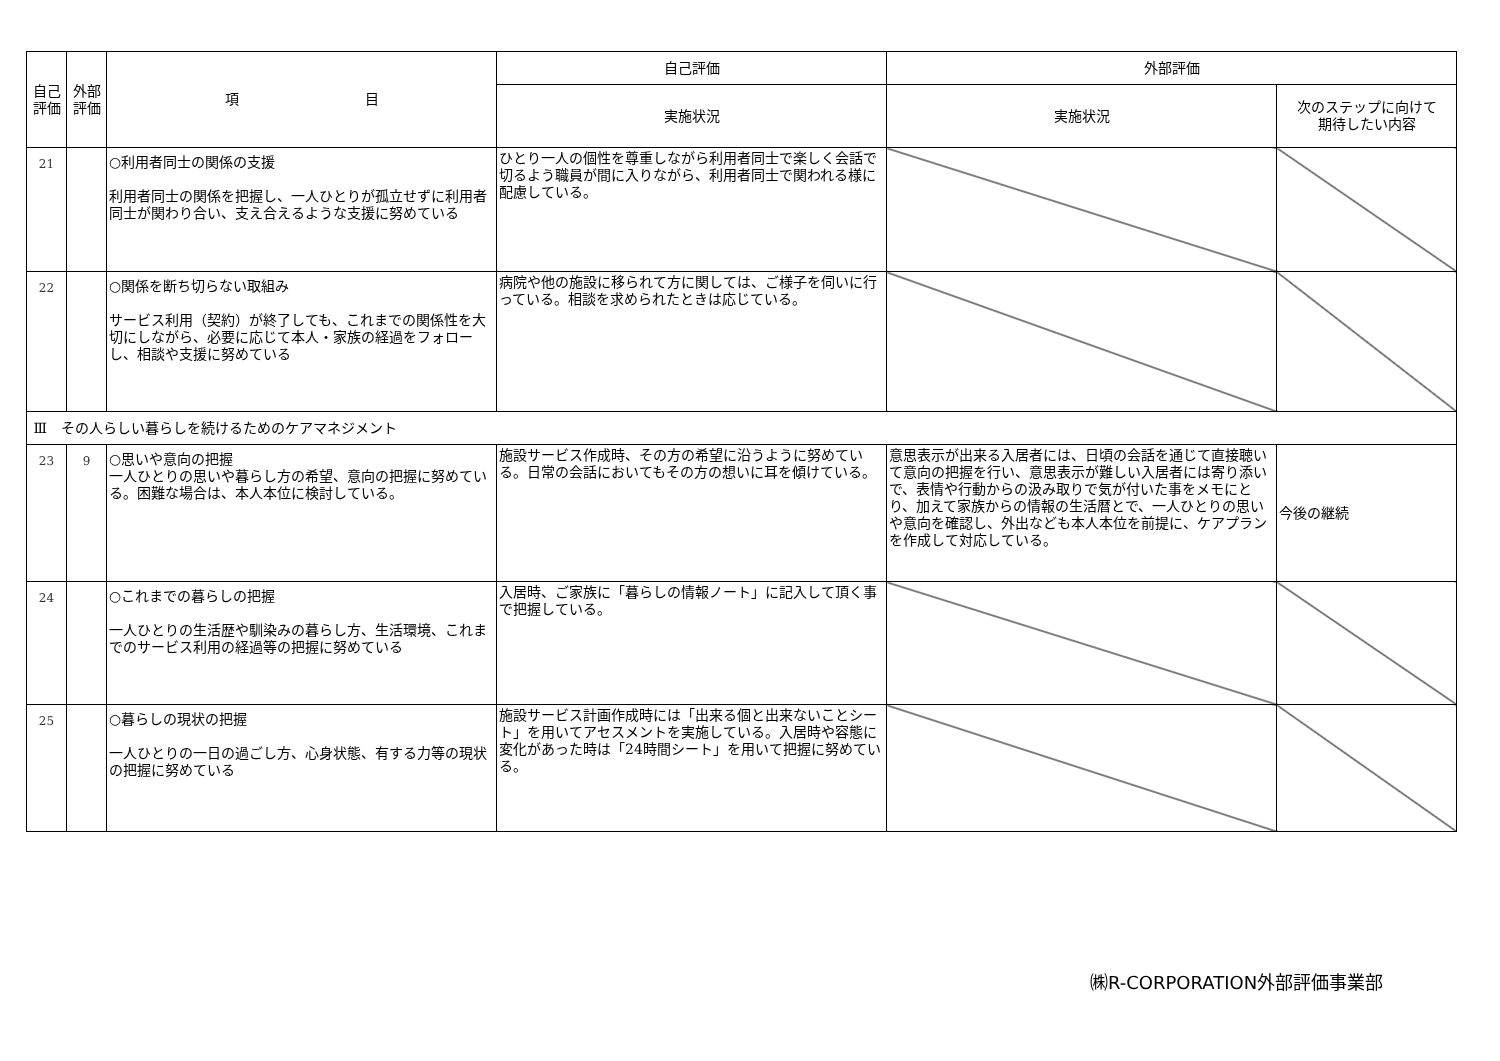| 自己評価 | 外部評価 | 項 目 | 自己評価 | 外部評価 | |
| --- | --- | --- | --- | --- | --- |
| | | | 実施状況 | 実施状況 | 次のステップに向けて 期待したい内容 |
| 21 | | ○利用者同士の関係の支援 利用者同士の関係を把握し、一人ひとりが孤立せずに利用者同士が関わり合い、支え合えるような支援に努めている | ひとり一人の個性を尊重しながら利用者同士で楽しく会話で切るよう職員が間に入りながら、利用者同士で関われる様に配慮している。 | | |
| 22 | | ○関係を断ち切らない取組み サービス利用（契約）が終了しても、これまでの関係性を大切にしながら、必要に応じて本人・家族の経過をフォローし、相談や支援に努めている | 病院や他の施設に移られて方に関しては、ご様子を伺いに行っている。相談を求められたときは応じている。 | | |
| Ⅲ その人らしい暮らしを続けるためのケアマネジメント | | | | | |
| 23 | 9 | ○思いや意向の把握 一人ひとりの思いや暮らし方の希望、意向の把握に努めている。困難な場合は、本人本位に検討している。 | 施設サービス作成時、その方の希望に沿うように努めている。日常の会話においてもその方の想いに耳を傾けている。 | 意思表示が出来る入居者には、日頃の会話を通じて直接聴いて意向の把握を行い、意思表示が難しい入居者には寄り添いで、表情や行動からの汲み取りで気が付いた事をメモにとり、加えて家族からの情報の生活暦とで、一人ひとりの思いや意向を確認し、外出なども本人本位を前提に、ケアプランを作成して対応している。 | 今後の継続 |
| 24 | | ○これまでの暮らしの把握 一人ひとりの生活歴や馴染みの暮らし方、生活環境、これまでのサービス利用の経過等の把握に努めている | 入居時、ご家族に「暮らしの情報ノート」に記入して頂く事で把握している。 | | |
| 25 | | ○暮らしの現状の把握 一人ひとりの一日の過ごし方、心身状態、有する力等の現状の把握に努めている | 施設サービス計画作成時には「出来る個と出来ないことシート」を用いてアセスメントを実施している。入居時や容態に変化があった時は「24時間シート」を用いて把握に努めている。 | | |
㈱R-CORPORATION外部評価事業部